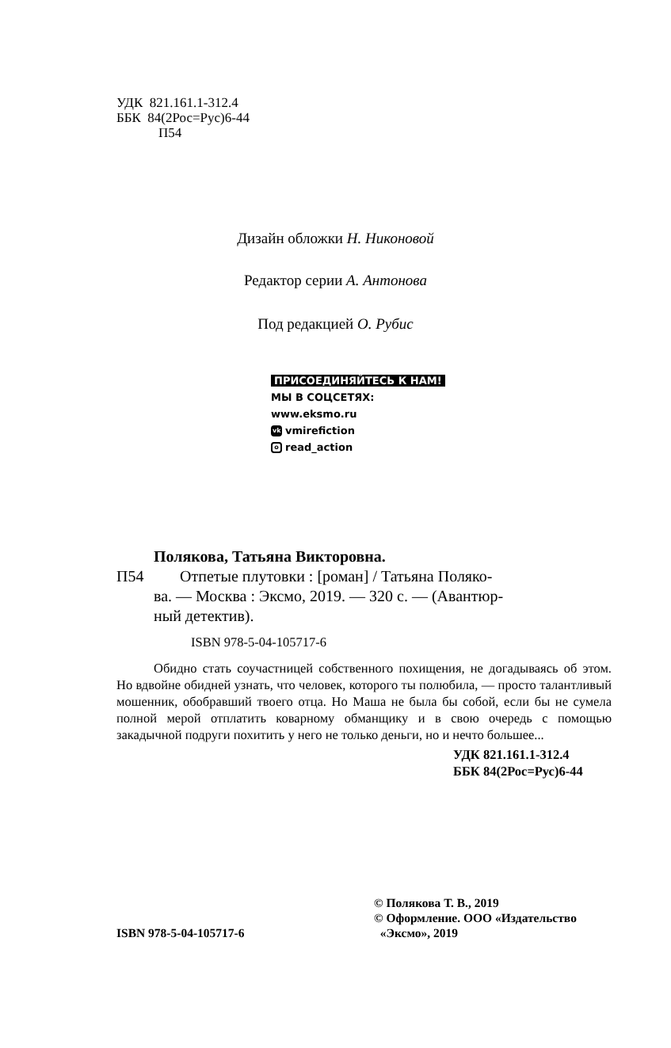УДК 821.161.1-312.4
ББК 84(2Рос=Рус)6-44
П54
Дизайн обложки Н. Никоновой
Редактор серии А. Антонова
Под редакцией О. Рубис
ПРИСОЕДИНЯЙТЕСЬ К НАМ!
МЫ В СОЦСЕТЯХ:
www.eksmo.ru
vk vmirefiction
oread_action
Полякова, Татьяна Викторовна.
П54 Отпетые плутовки : [роман] / Татьяна Поляко-
ва. — Москва : Эксмо, 2019. — 320 с. — (Авантюр-
ный детектив).
ISBN 978-5-04-105717-6
Обидно стать соучастницей собственного похищения, не догадываясь об этом. Но вдвойне обидней узнать, что человек, которого ты полюбила, — просто талантливый мошенник, обобравший твоего отца. Но Маша не была бы собой, если бы не сумела полной мерой отплатить коварному обманщику и в свою очередь с помощью закадычной подруги похитить у него не только деньги, но и нечто большее...
УДК 821.161.1-312.4
ББК 84(2Рос=Рус)6-44
ISBN 978-5-04-105717-6 © Полякова Т. В., 2019
© Оформление. ООО «Издательство
«Эксмо», 2019